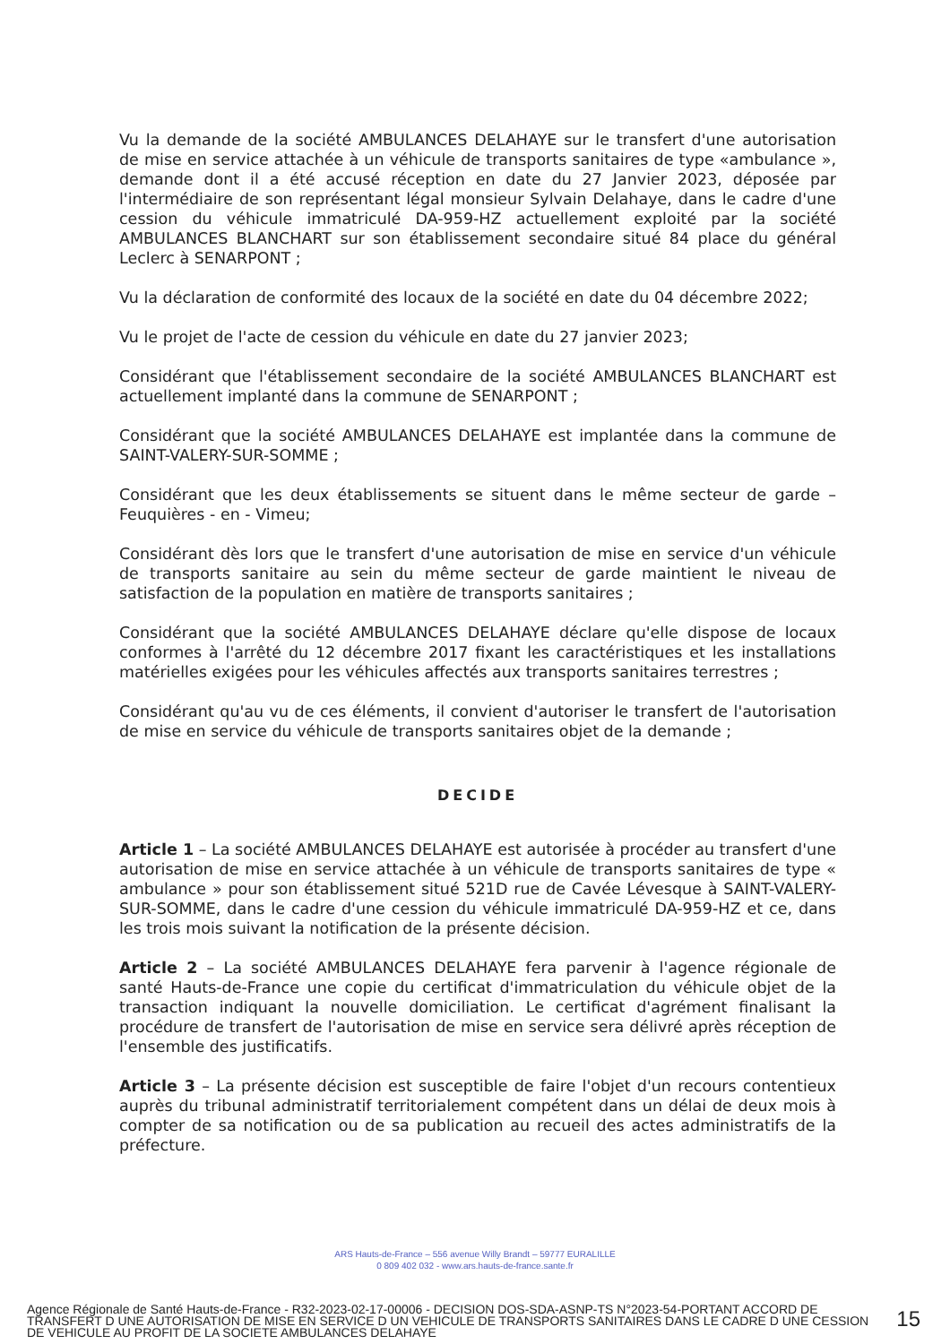Vu la demande de la société AMBULANCES DELAHAYE sur le transfert d'une autorisation de mise en service attachée à un véhicule de transports sanitaires de type «ambulance », demande dont il a été accusé réception en date du 27 Janvier 2023, déposée par l'intermédiaire de son représentant légal monsieur Sylvain Delahaye, dans le cadre d'une cession du véhicule immatriculé DA-959-HZ actuellement exploité par la société AMBULANCES BLANCHART sur son établissement secondaire situé 84 place du général Leclerc à SENARPONT ;
Vu la déclaration de conformité des locaux de la société en date du 04 décembre 2022;
Vu le projet de l'acte de cession du véhicule en date du 27 janvier 2023;
Considérant que l'établissement secondaire de la société AMBULANCES BLANCHART est actuellement implanté dans la commune de SENARPONT ;
Considérant que la société AMBULANCES DELAHAYE est implantée dans la commune de SAINT-VALERY-SUR-SOMME ;
Considérant que les deux établissements se situent dans le même secteur de garde – Feuquières - en - Vimeu;
Considérant dès lors que le transfert d'une autorisation de mise en service d'un véhicule de transports sanitaire au sein du même secteur de garde maintient le niveau de satisfaction de la population en matière de transports sanitaires ;
Considérant que la société AMBULANCES DELAHAYE déclare qu'elle dispose de locaux conformes à l'arrêté du 12 décembre 2017 fixant les caractéristiques et les installations matérielles exigées pour les véhicules affectés aux transports sanitaires terrestres ;
Considérant qu'au vu de ces éléments, il convient d'autoriser le transfert de l'autorisation de mise en service du véhicule de transports sanitaires objet de la demande ;
DECIDE
Article 1 – La société AMBULANCES DELAHAYE est autorisée à procéder au transfert d'une autorisation de mise en service attachée à un véhicule de transports sanitaires de type « ambulance » pour son établissement situé 521D rue de Cavée Lévesque à SAINT-VALERY-SUR-SOMME, dans le cadre d'une cession du véhicule immatriculé DA-959-HZ et ce, dans les trois mois suivant la notification de la présente décision.
Article 2 – La société AMBULANCES DELAHAYE fera parvenir à l'agence régionale de santé Hauts-de-France une copie du certificat d'immatriculation du véhicule objet de la transaction indiquant la nouvelle domiciliation. Le certificat d'agrément finalisant la procédure de transfert de l'autorisation de mise en service sera délivré après réception de l'ensemble des justificatifs.
Article 3 – La présente décision est susceptible de faire l'objet d'un recours contentieux auprès du tribunal administratif territorialement compétent dans un délai de deux mois à compter de sa notification ou de sa publication au recueil des actes administratifs de la préfecture.
ARS Hauts-de-France – 556 avenue Willy Brandt – 59777 EURALILLE
0 809 402 032 - www.ars.hauts-de-france.sante.fr
Agence Régionale de Santé Hauts-de-France - R32-2023-02-17-00006 - DECISION DOS-SDA-ASNP-TS N°2023-54-PORTANT ACCORD DE TRANSFERT D UNE AUTORISATION DE MISE EN SERVICE D UN VEHICULE DE TRANSPORTS SANITAIRES DANS LE CADRE D UNE CESSION DE VEHICULE AU PROFIT DE LA SOCIETE AMBULANCES DELAHAYE
15